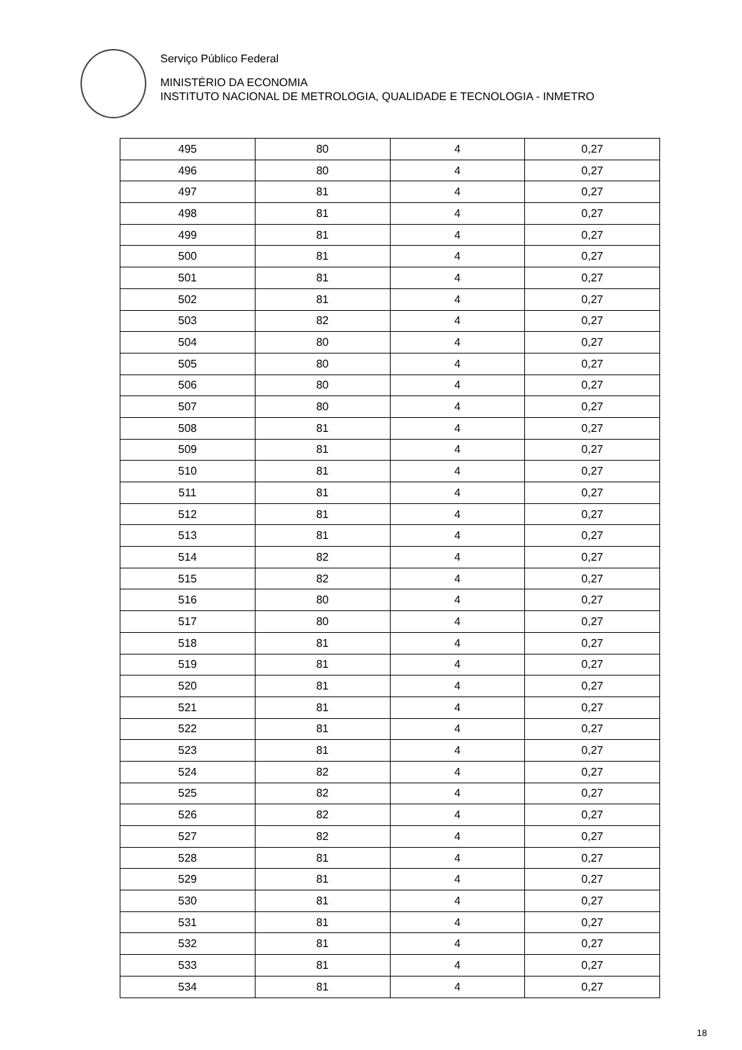Serviço Público Federal
MINISTÉRIO DA ECONOMIA
INSTITUTO NACIONAL DE METROLOGIA, QUALIDADE E TECNOLOGIA - INMETRO
| 495 | 80 | 4 | 0,27 |
| 496 | 80 | 4 | 0,27 |
| 497 | 81 | 4 | 0,27 |
| 498 | 81 | 4 | 0,27 |
| 499 | 81 | 4 | 0,27 |
| 500 | 81 | 4 | 0,27 |
| 501 | 81 | 4 | 0,27 |
| 502 | 81 | 4 | 0,27 |
| 503 | 82 | 4 | 0,27 |
| 504 | 80 | 4 | 0,27 |
| 505 | 80 | 4 | 0,27 |
| 506 | 80 | 4 | 0,27 |
| 507 | 80 | 4 | 0,27 |
| 508 | 81 | 4 | 0,27 |
| 509 | 81 | 4 | 0,27 |
| 510 | 81 | 4 | 0,27 |
| 511 | 81 | 4 | 0,27 |
| 512 | 81 | 4 | 0,27 |
| 513 | 81 | 4 | 0,27 |
| 514 | 82 | 4 | 0,27 |
| 515 | 82 | 4 | 0,27 |
| 516 | 80 | 4 | 0,27 |
| 517 | 80 | 4 | 0,27 |
| 518 | 81 | 4 | 0,27 |
| 519 | 81 | 4 | 0,27 |
| 520 | 81 | 4 | 0,27 |
| 521 | 81 | 4 | 0,27 |
| 522 | 81 | 4 | 0,27 |
| 523 | 81 | 4 | 0,27 |
| 524 | 82 | 4 | 0,27 |
| 525 | 82 | 4 | 0,27 |
| 526 | 82 | 4 | 0,27 |
| 527 | 82 | 4 | 0,27 |
| 528 | 81 | 4 | 0,27 |
| 529 | 81 | 4 | 0,27 |
| 530 | 81 | 4 | 0,27 |
| 531 | 81 | 4 | 0,27 |
| 532 | 81 | 4 | 0,27 |
| 533 | 81 | 4 | 0,27 |
| 534 | 81 | 4 | 0,27 |
18